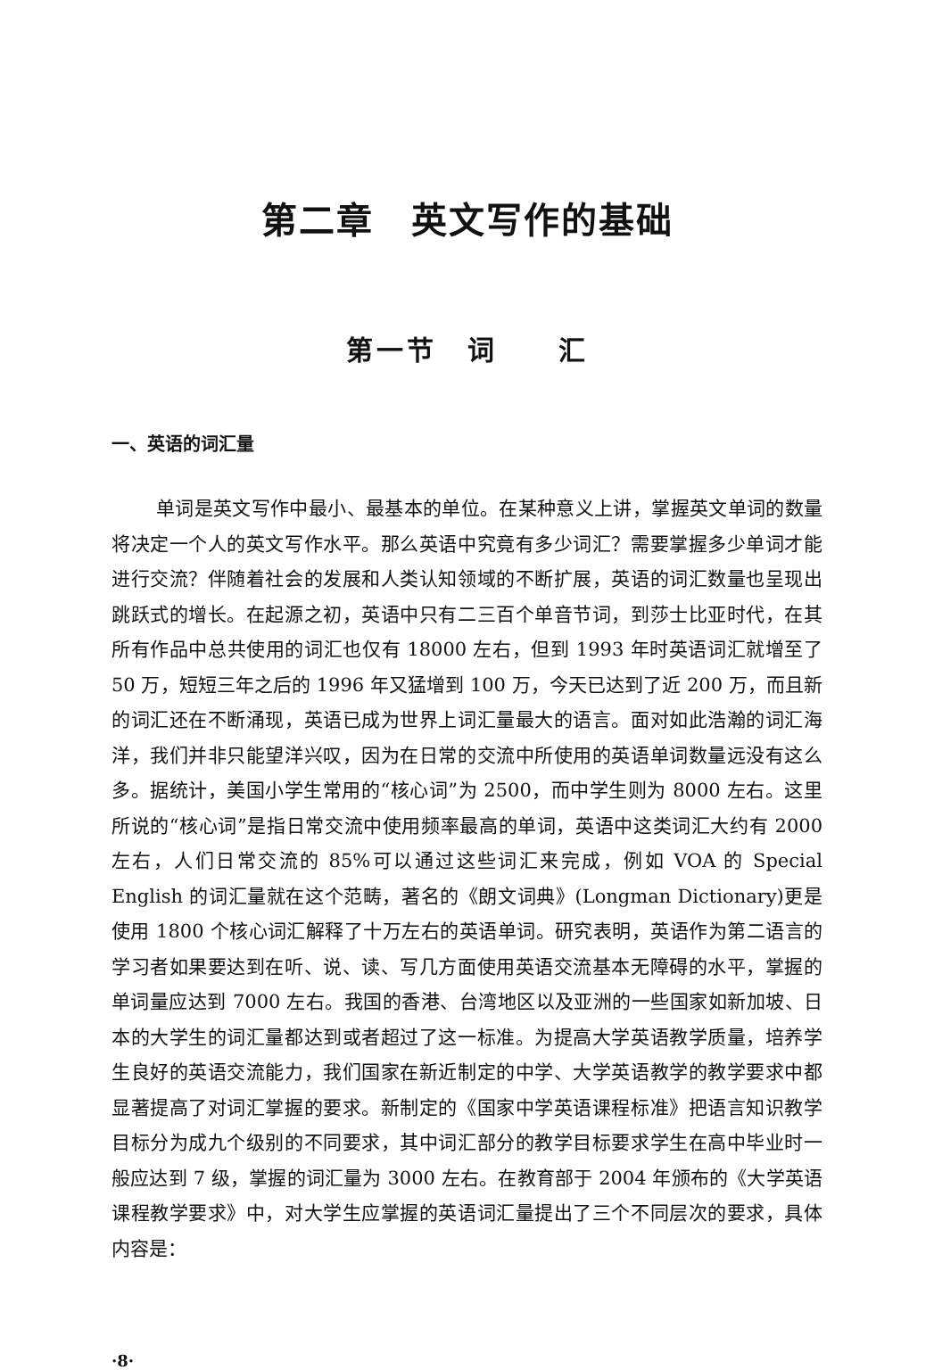第二章　英文写作的基础
第一节　词　　汇
一、英语的词汇量
单词是英文写作中最小、最基本的单位。在某种意义上讲，掌握英文单词的数量将决定一个人的英文写作水平。那么英语中究竟有多少词汇？需要掌握多少单词才能进行交流？伴随着社会的发展和人类认知领域的不断扩展，英语的词汇数量也呈现出跳跃式的增长。在起源之初，英语中只有二三百个单音节词，到莎士比亚时代，在其所有作品中总共使用的词汇也仅有 18000 左右，但到 1993 年时英语词汇就增至了 50 万，短短三年之后的 1996 年又猛增到 100 万，今天已达到了近 200 万，而且新的词汇还在不断涌现，英语已成为世界上词汇量最大的语言。面对如此浩瀚的词汇海洋，我们并非只能望洋兴叹，因为在日常的交流中所使用的英语单词数量远没有这么多。据统计，美国小学生常用的“核心词”为 2500，而中学生则为 8000 左右。这里所说的“核心词”是指日常交流中使用频率最高的单词，英语中这类词汇大约有 2000 左右，人们日常交流的 85%可以通过这些词汇来完成，例如 VOA 的 Special English 的词汇量就在这个范畴，著名的《朗文词典》(Longman Dictionary)更是使用 1800 个核心词汇解释了十万左右的英语单词。研究表明，英语作为第二语言的学习者如果要达到在听、说、读、写几方面使用英语交流基本无障碍的水平，掌握的单词量应达到 7000 左右。我国的香港、台湾地区以及亚洲的一些国家如新加坡、日本的大学生的词汇量都达到或者超过了这一标准。为提高大学英语教学质量，培养学生良好的英语交流能力，我们国家在新近制定的中学、大学英语教学的教学要求中都显著提高了对词汇掌握的要求。新制定的《国家中学英语课程标准》把语言知识教学目标分为成九个级别的不同要求，其中词汇部分的教学目标要求学生在高中毕业时一般应达到 7 级，掌握的词汇量为 3000 左右。在教育部于 2004 年颁布的《大学英语课程教学要求》中，对大学生应掌握的英语词汇量提出了三个不同层次的要求，具体内容是：
·8·